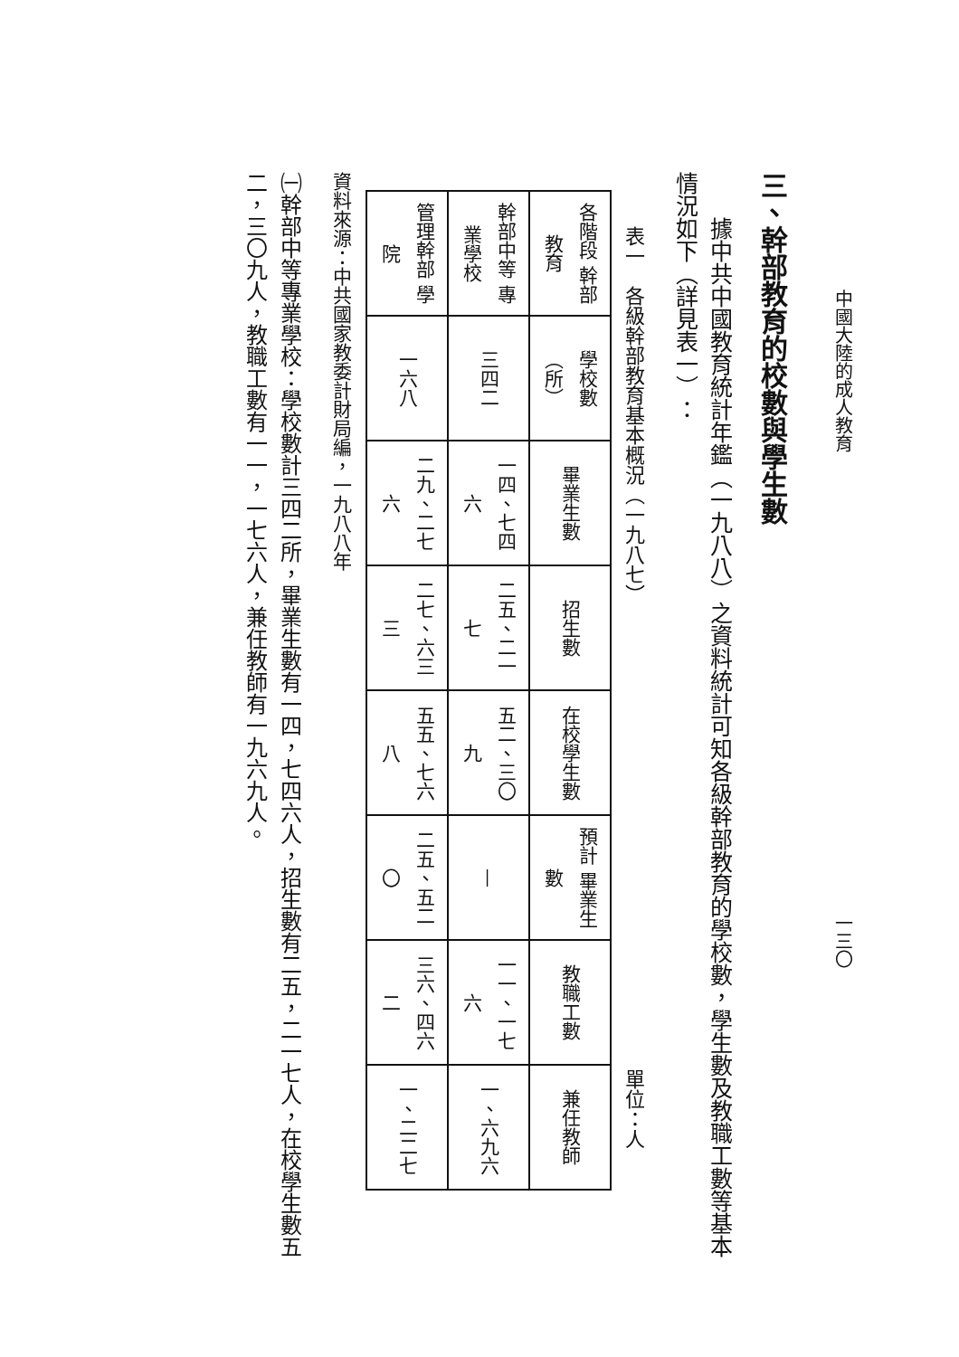中國大陸的成人教育 一三〇
三、幹部教育的校數與學生數
據中共中國教育統計年鑑（一九八八）之資料統計可知各級幹部教育的學校數，學生數及教職工數等基本情況如下（詳見表一）：
表一　各級幹部教育基本概況（一九八七） 單位：人
| 各階段 幹部教育 | 學校數 （所） | 畢業生數 | 招生數 | 在校學生數 | 預計 畢業生數 | 教職工數 | 兼任教師 |
| --- | --- | --- | --- | --- | --- | --- | --- |
| 幹部中等 專業學校 | 三四二 | 一四、七四六 | 二五、二一七 | 五二、三〇九 | — | 一一、一七六 | 一、六九六 |
| 管理幹部 學院 | 一六八 | 二九、二七六 | 二七、六三三 | 五五、七六八 | 二五、五二〇 | 三六、四六二 | 一、二二七 |
資料來源：中共國家教委計財局編，一九八八年
㈠幹部中等專業學校：學校數計三四二所，畢業生數有一四，七四六人，招生數有二五，二一七人，在校學生數五二，三〇九人，教職工數有一一，一七六人，兼任教師有一九六九人。